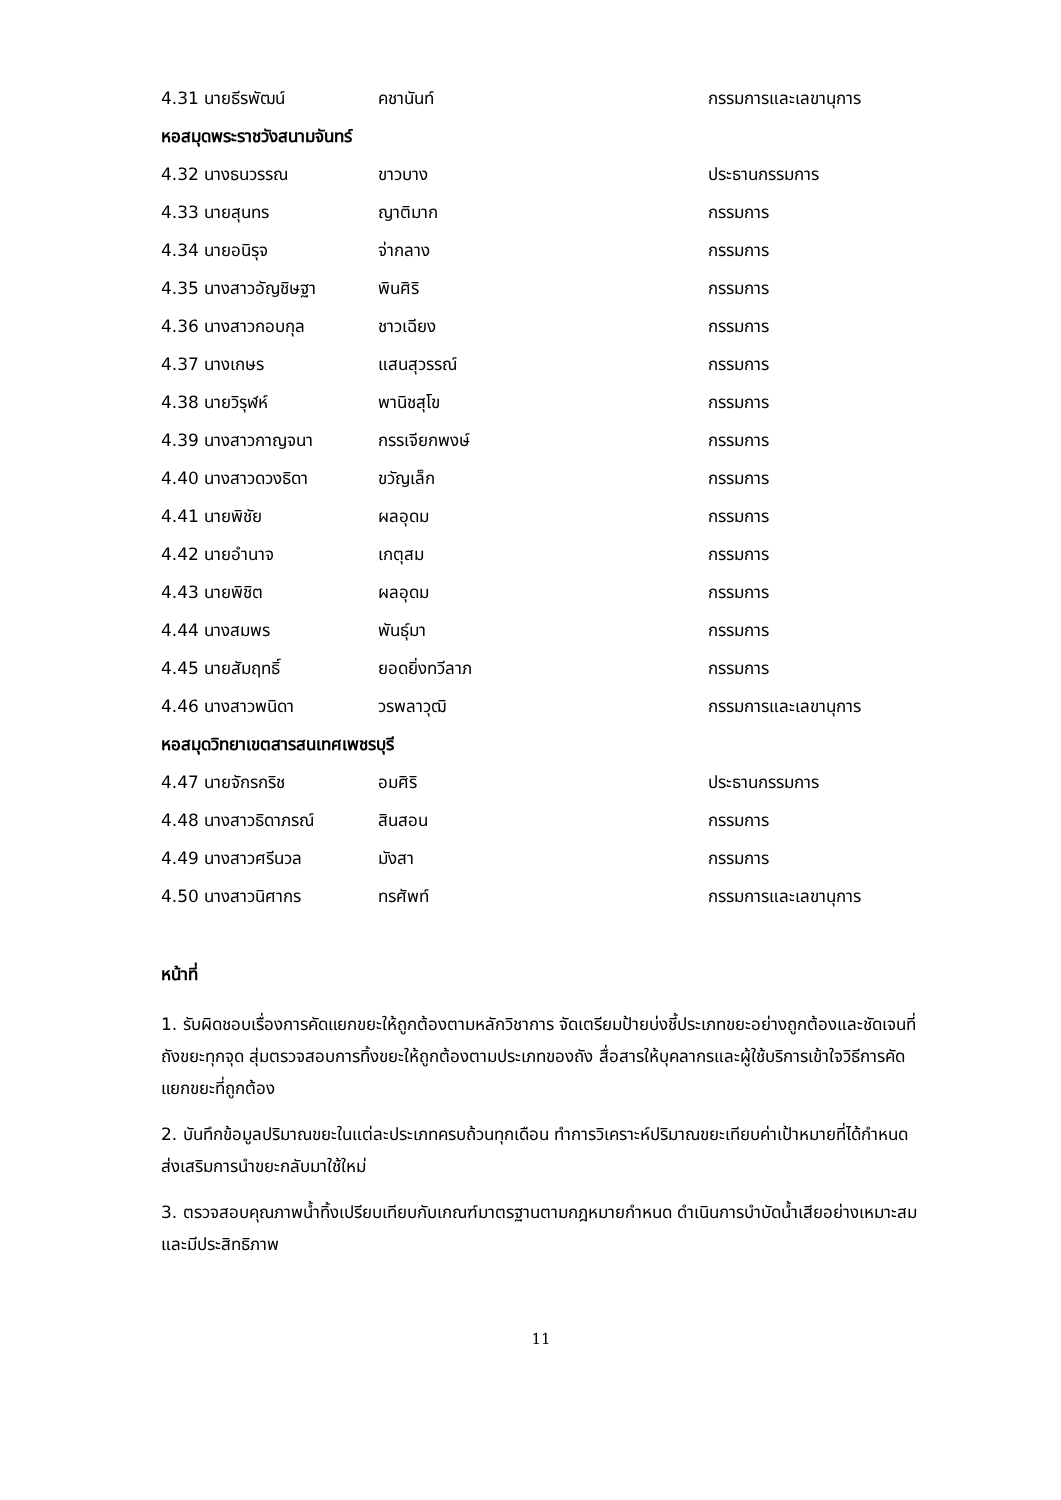4.31 นายธีรพัฒน์ คชานันท์ กรรมการและเลขานุการ
หอสมุดพระราชวังสนามจันทร์
4.32 นางธนวรรณ ขาวบาง ประธานกรรมการ
4.33 นายสุนทร ญาติมาก กรรมการ
4.34 นายอนิรุจ จ่ากลาง กรรมการ
4.35 นางสาวอัญชิษฐา พินศิริ กรรมการ
4.36 นางสาวกอบกุล ชาวเฉียง กรรมการ
4.37 นางเกษร แสนสุวรรณ์ กรรมการ
4.38 นายวิรุฬห์ พานิชสุโข กรรมการ
4.39 นางสาวกาญจนา กรรเจียกพงษ์ กรรมการ
4.40 นางสาวดวงธิดา ขวัญเล็ก กรรมการ
4.41 นายพิชัย ผลอุดม กรรมการ
4.42 นายอำนาจ เกตุสม กรรมการ
4.43 นายพิชิต ผลอุดม กรรมการ
4.44 นางสมพร พันธุ์มา กรรมการ
4.45 นายสัมฤทธิ์ ยอดยิ่งทวีลาภ กรรมการ
4.46 นางสาวพนิดา วรพลาวุฒิ กรรมการและเลขานุการ
หอสมุดวิทยาเขตสารสนเทศเพชรบุรี
4.47 นายจักรกริช อมศิริ ประธานกรรมการ
4.48 นางสาวธิดาภรณ์ สินสอน กรรมการ
4.49 นางสาวศรีนวล มังสา กรรมการ
4.50 นางสาวนิศากร ทรศัพท์ กรรมการและเลขานุการ
หน้าที่
1. รับผิดชอบเรื่องการคัดแยกขยะให้ถูกต้องตามหลักวิชาการ จัดเตรียมป้ายบ่งชี้ประเภทขยะอย่างถูกต้องและชัดเจนที่ถังขยะทุกจุด สุ่มตรวจสอบการทิ้งขยะให้ถูกต้องตามประเภทของถัง สื่อสารให้บุคลากรและผู้ใช้บริการเข้าใจวิธีการคัดแยกขยะที่ถูกต้อง
2. บันทึกข้อมูลปริมาณขยะในแต่ละประเภทครบถ้วนทุกเดือน ทำการวิเคราะห์ปริมาณขยะเทียบค่าเป้าหมายที่ได้กำหนด ส่งเสริมการนำขยะกลับมาใช้ใหม่
3. ตรวจสอบคุณภาพน้ำทิ้งเปรียบเทียบกับเกณฑ์มาตรฐานตามกฎหมายกำหนด ดำเนินการบำบัดน้ำเสียอย่างเหมาะสมและมีประสิทธิภาพ
11